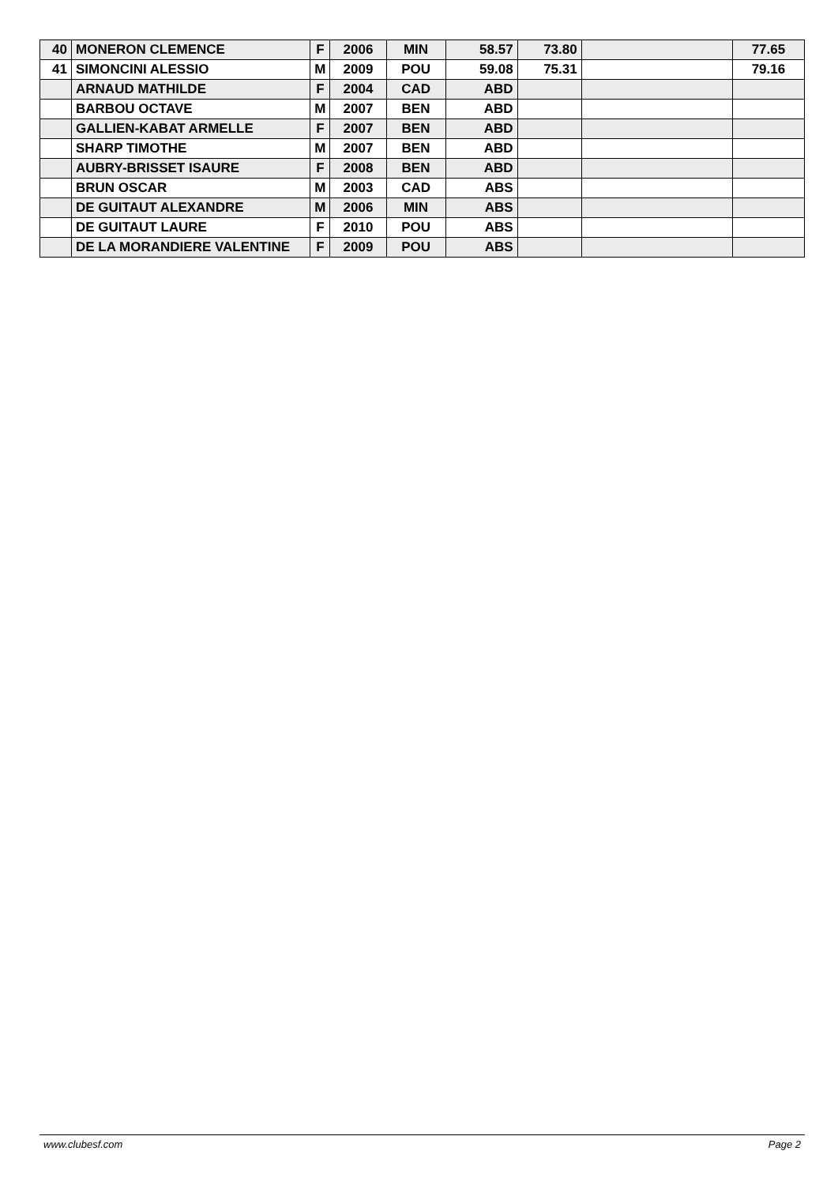| 40 | MONERON CLEMENCE | F | 2006 | MIN | 58.57 | 73.80 | | 77.65 |
| 41 | SIMONCINI ALESSIO | M | 2009 | POU | 59.08 | 75.31 | | 79.16 |
| | ARNAUD MATHILDE | F | 2004 | CAD | ABD | | | |
| | BARBOU OCTAVE | M | 2007 | BEN | ABD | | | |
| | GALLIEN-KABAT ARMELLE | F | 2007 | BEN | ABD | | | |
| | SHARP TIMOTHE | M | 2007 | BEN | ABD | | | |
| | AUBRY-BRISSET ISAURE | F | 2008 | BEN | ABD | | | |
| | BRUN OSCAR | M | 2003 | CAD | ABS | | | |
| | DE GUITAUT ALEXANDRE | M | 2006 | MIN | ABS | | | |
| | DE GUITAUT LAURE | F | 2010 | POU | ABS | | | |
| | DE LA MORANDIERE VALENTINE | F | 2009 | POU | ABS | | | |
www.clubesf.com Page 2